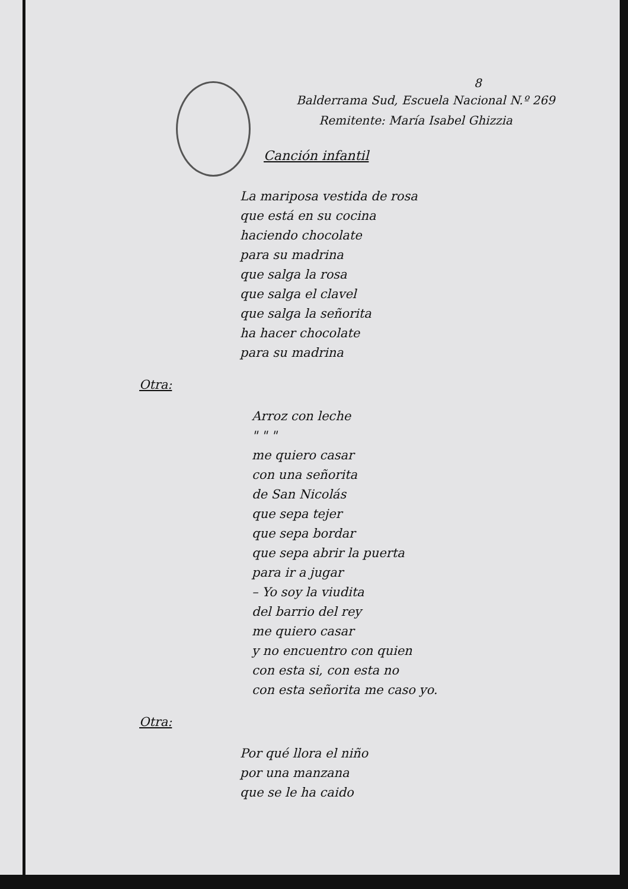8
Balderrama Sud, Escuela Nacional N.º 269
Remitente: María Isabel Ghizzia
Canción infantil
La mariposa vestida de rosa
que está en su cocina
haciendo chocolate
para su madrina
que salga la rosa
que salga el clavel
que salga la señorita
ha hacer chocolate
para su madrina
Otra:
Arroz con leche
" " "
me quiero casar
con una señorita
de San Nicolás
que sepa tejer
que sepa bordar
que sepa abrir la puerta
para ir a jugar
– Yo soy la viudita
del barrio del rey
me quiero casar
y no encuentro con quien
con esta si, con esta no
con esta señorita me caso yo.
Otra:
Por qué llora el niño
por una manzana
que se le ha caido